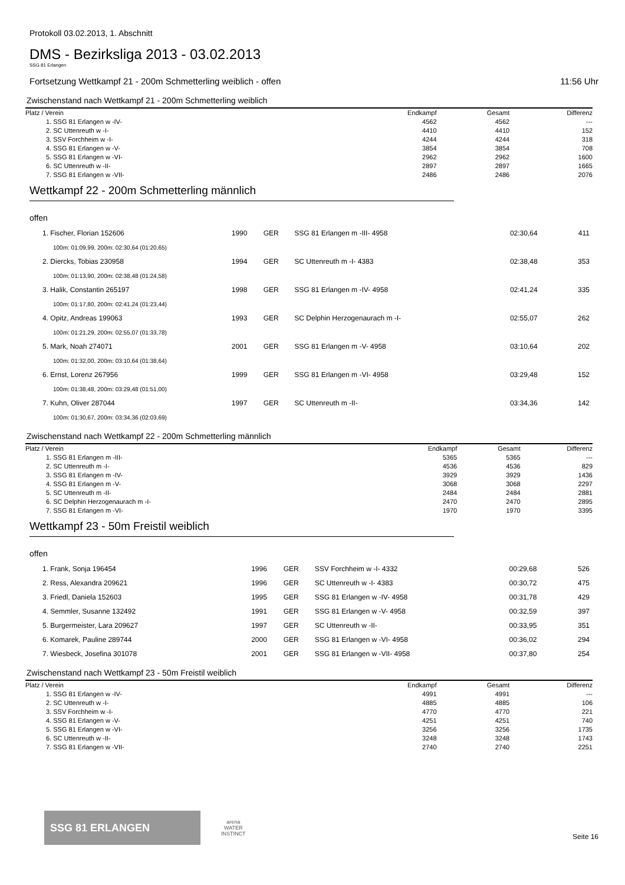Protokoll 03.02.2013, 1. Abschnitt
DMS - Bezirksliga 2013 - 03.02.2013
SSG 81 Erlangen
Fortsetzung Wettkampf 21 - 200m Schmetterling weiblich - offen 11:56 Uhr
Zwischenstand nach Wettkampf 21 - 200m Schmetterling weiblich
| Platz / Verein | Endkampf | Gesamt | Differenz |
| --- | --- | --- | --- |
| 1. SSG 81 Erlangen w -IV- | 4562 | 4562 | --- |
| 2. SC Uttenreuth w -I- | 4410 | 4410 | 152 |
| 3. SSV Forchheim w -I- | 4244 | 4244 | 318 |
| 4. SSG 81 Erlangen w -V- | 3854 | 3854 | 708 |
| 5. SSG 81 Erlangen w -VI- | 2962 | 2962 | 1600 |
| 6. SC Uttenreuth w -II- | 2897 | 2897 | 1665 |
| 7. SSG 81 Erlangen w -VII- | 2486 | 2486 | 2076 |
Wettkampf 22 - 200m Schmetterling männlich
offen
| 1. Fischer, Florian 152606 | 1990 | GER | SSG 81 Erlangen m -III- 4958 | 02:30,64 | 411 |
| 100m: 01:09,99, 200m: 02:30,64 (01:20,65) | | | | | |
| 2. Diercks, Tobias 230958 | 1994 | GER | SC Uttenreuth m -I- 4383 | 02:38,48 | 353 |
| 100m: 01:13,90, 200m: 02:38,48 (01:24,58) | | | | | |
| 3. Halik, Constantin 265197 | 1998 | GER | SSG 81 Erlangen m -IV- 4958 | 02:41,24 | 335 |
| 100m: 01:17,80, 200m: 02:41,24 (01:23,44) | | | | | |
| 4. Opitz, Andreas 199063 | 1993 | GER | SC Delphin Herzogenaurach m -I- | 02:55,07 | 262 |
| 100m: 01:21,29, 200m: 02:55,07 (01:33,78) | | | | | |
| 5. Mark, Noah 274071 | 2001 | GER | SSG 81 Erlangen m -V- 4958 | 03:10,64 | 202 |
| 100m: 01:32,00, 200m: 03:10,64 (01:38,64) | | | | | |
| 6. Ernst, Lorenz 267956 | 1999 | GER | SSG 81 Erlangen m -VI- 4958 | 03:29,48 | 152 |
| 100m: 01:38,48, 200m: 03:29,48 (01:51,00) | | | | | |
| 7. Kuhn, Oliver 287044 | 1997 | GER | SC Uttenreuth m -II- | 03:34,36 | 142 |
| 100m: 01:30,67, 200m: 03:34,36 (02:03,69) | | | | | |
Zwischenstand nach Wettkampf 22 - 200m Schmetterling männlich
| Platz / Verein | Endkampf | Gesamt | Differenz |
| --- | --- | --- | --- |
| 1. SSG 81 Erlangen m -III- | 5365 | 5365 | --- |
| 2. SC Uttenreuth m -I- | 4536 | 4536 | 829 |
| 3. SSG 81 Erlangen m -IV- | 3929 | 3929 | 1436 |
| 4. SSG 81 Erlangen m -V- | 3068 | 3068 | 2297 |
| 5. SC Uttenreuth m -II- | 2484 | 2484 | 2881 |
| 6. SC Delphin Herzogenaurach m -I- | 2470 | 2470 | 2895 |
| 7. SSG 81 Erlangen m -VI- | 1970 | 1970 | 3395 |
Wettkampf 23 - 50m Freistil weiblich
offen
| 1. Frank, Sonja 196454 | 1996 | GER | SSV Forchheim w -I- 4332 | 00:29,68 | 526 |
| 2. Ress, Alexandra 209621 | 1996 | GER | SC Uttenreuth w -I- 4383 | 00:30,72 | 475 |
| 3. Friedl, Daniela 152603 | 1995 | GER | SSG 81 Erlangen w -IV- 4958 | 00:31,78 | 429 |
| 4. Semmler, Susanne 132492 | 1991 | GER | SSG 81 Erlangen w -V- 4958 | 00:32,59 | 397 |
| 5. Burgermeister, Lara 209627 | 1997 | GER | SC Uttenreuth w -II- | 00:33,95 | 351 |
| 6. Komarek, Pauline 289744 | 2000 | GER | SSG 81 Erlangen w -VI- 4958 | 00:36,02 | 294 |
| 7. Wiesbeck, Josefina 301078 | 2001 | GER | SSG 81 Erlangen w -VII- 4958 | 00:37,80 | 254 |
Zwischenstand nach Wettkampf 23 - 50m Freistil weiblich
| Platz / Verein | Endkampf | Gesamt | Differenz |
| --- | --- | --- | --- |
| 1. SSG 81 Erlangen w -IV- | 4991 | 4991 | --- |
| 2. SC Uttenreuth w -I- | 4885 | 4885 | 106 |
| 3. SSV Forchheim w -I- | 4770 | 4770 | 221 |
| 4. SSG 81 Erlangen w -V- | 4251 | 4251 | 740 |
| 5. SSG 81 Erlangen w -VI- | 3256 | 3256 | 1735 |
| 6. SC Uttenreuth w -II- | 3248 | 3248 | 1743 |
| 7. SSG 81 Erlangen w -VII- | 2740 | 2740 | 2251 |
SSG 81 ERLANGEN
arena
WATER
INSTINCT
Seite 16